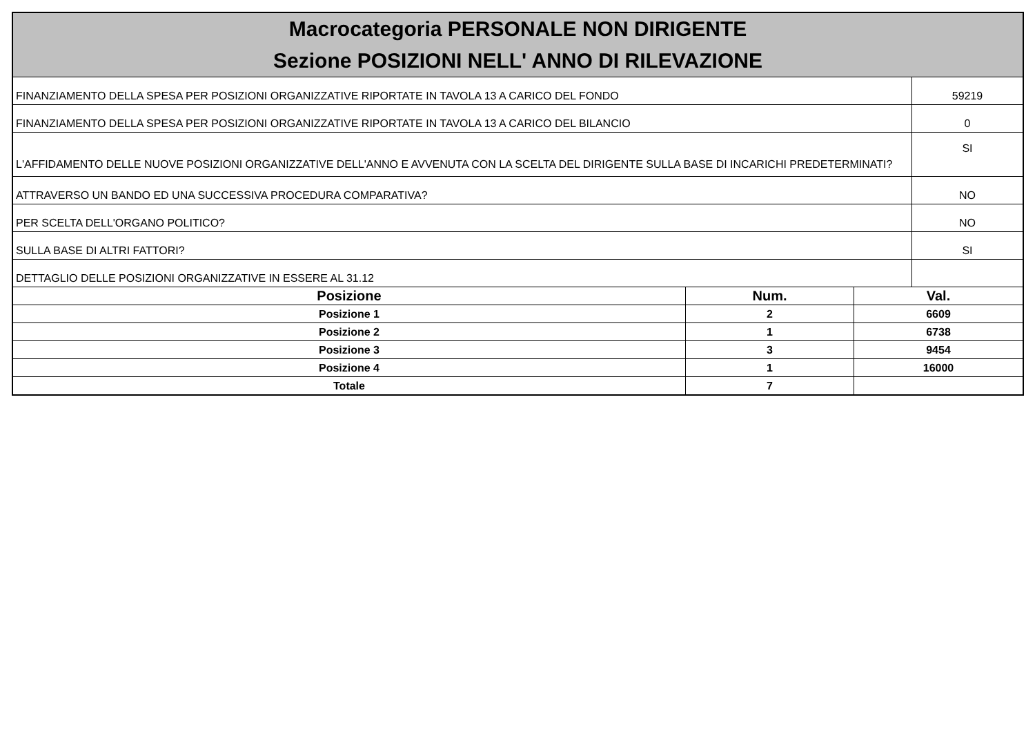Macrocategoria PERSONALE NON DIRIGENTE
Sezione POSIZIONI NELL' ANNO DI RILEVAZIONE
| FINANZIAMENTO DELLA SPESA PER POSIZIONI ORGANIZZATIVE RIPORTATE IN TAVOLA 13 A CARICO DEL FONDO | 59219 |
| FINANZIAMENTO DELLA SPESA PER POSIZIONI ORGANIZZATIVE RIPORTATE IN TAVOLA 13 A CARICO DEL BILANCIO | 0 |
| L'AFFIDAMENTO DELLE NUOVE POSIZIONI ORGANIZZATIVE DELL'ANNO E AVVENUTA CON LA SCELTA DEL DIRIGENTE SULLA BASE DI INCARICHI PREDETERMINATI? | SI |
| ATTRAVERSO UN BANDO ED UNA SUCCESSIVA PROCEDURA COMPARATIVA? | NO |
| PER SCELTA DELL'ORGANO POLITICO? | NO |
| SULLA BASE DI ALTRI FATTORI? | SI |
| DETTAGLIO DELLE POSIZIONI ORGANIZZATIVE IN ESSERE AL 31.12 | |
| Posizione | Num. | Val. |
| --- | --- | --- |
| Posizione 1 | 2 | 6609 |
| Posizione 2 | 1 | 6738 |
| Posizione 3 | 3 | 9454 |
| Posizione 4 | 1 | 16000 |
| Totale | 7 | |